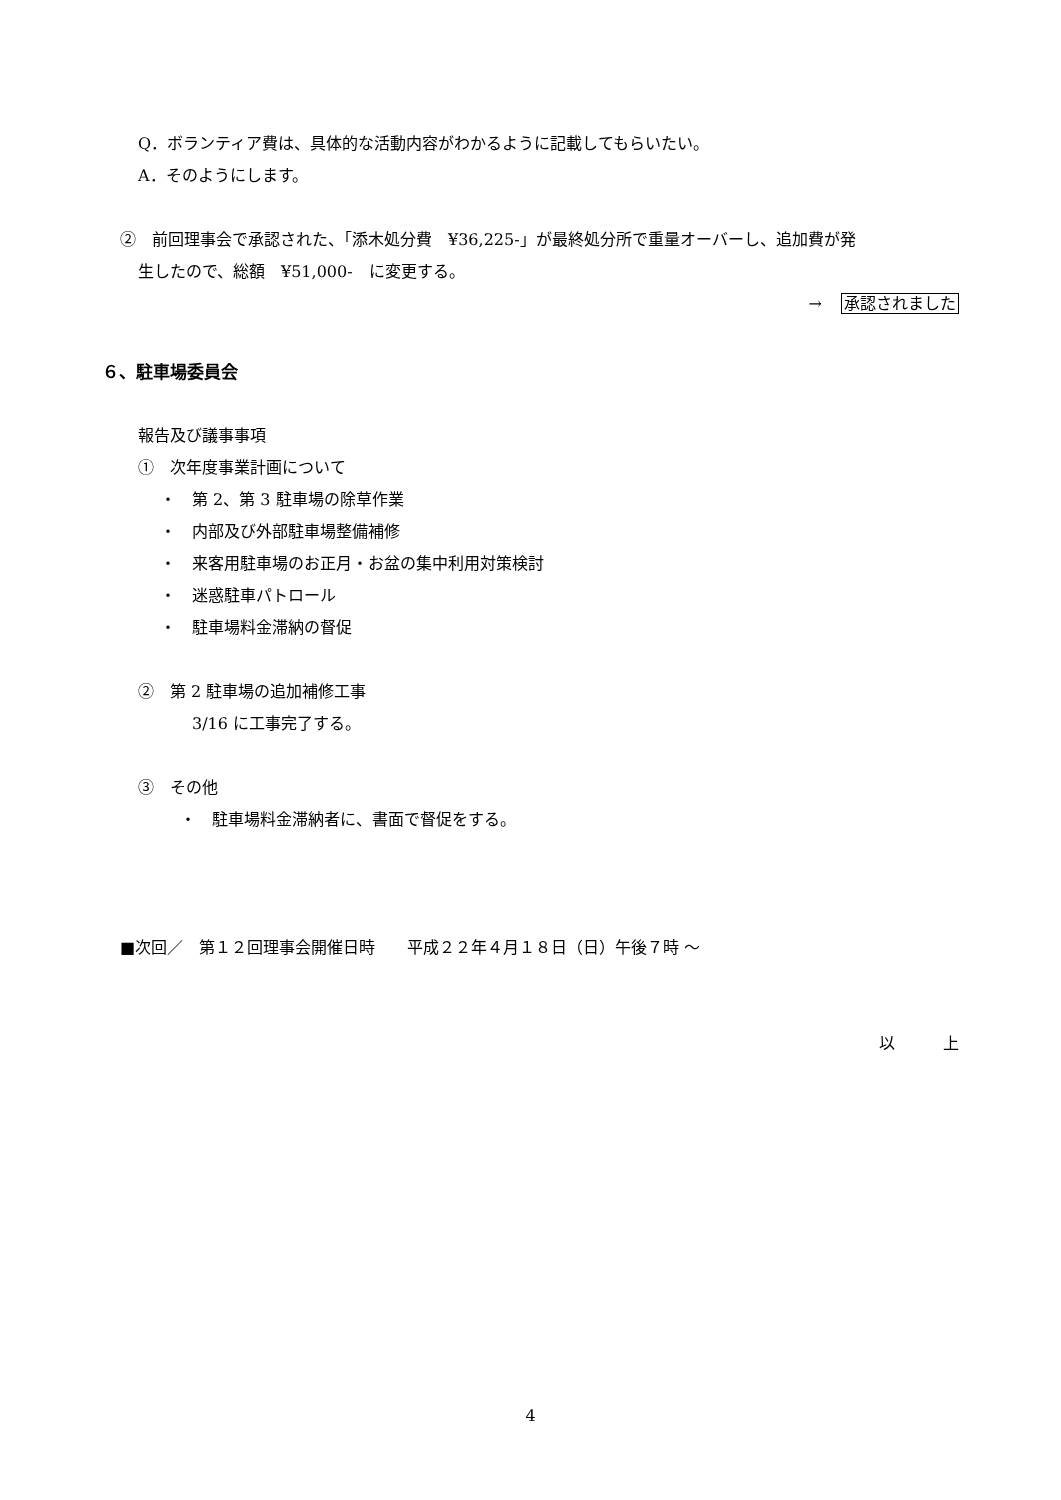Q．ボランティア費は、具体的な活動内容がわかるように記載してもらいたい。
A．そのようにします。
②　前回理事会で承認された、「添木処分費　¥36,225-」が最終処分所で重量オーバーし、追加費が発
生したので、総額　¥51,000-　に変更する。
→ 承認されました
６、駐車場委員会
報告及び議事事項
①　次年度事業計画について
・　第 2、第 3 駐車場の除草作業
・　内部及び外部駐車場整備補修
・　来客用駐車場のお正月・お盆の集中利用対策検討
・　迷惑駐車パトロール
・　駐車場料金滞納の督促
②　第 2 駐車場の追加補修工事
3/16 に工事完了する。
③　その他
・　駐車場料金滞納者に、書面で督促をする。
■次回／　第１２回理事会開催日時　　平成２２年４月１８日（日）午後７時 ～
以　　　上
4